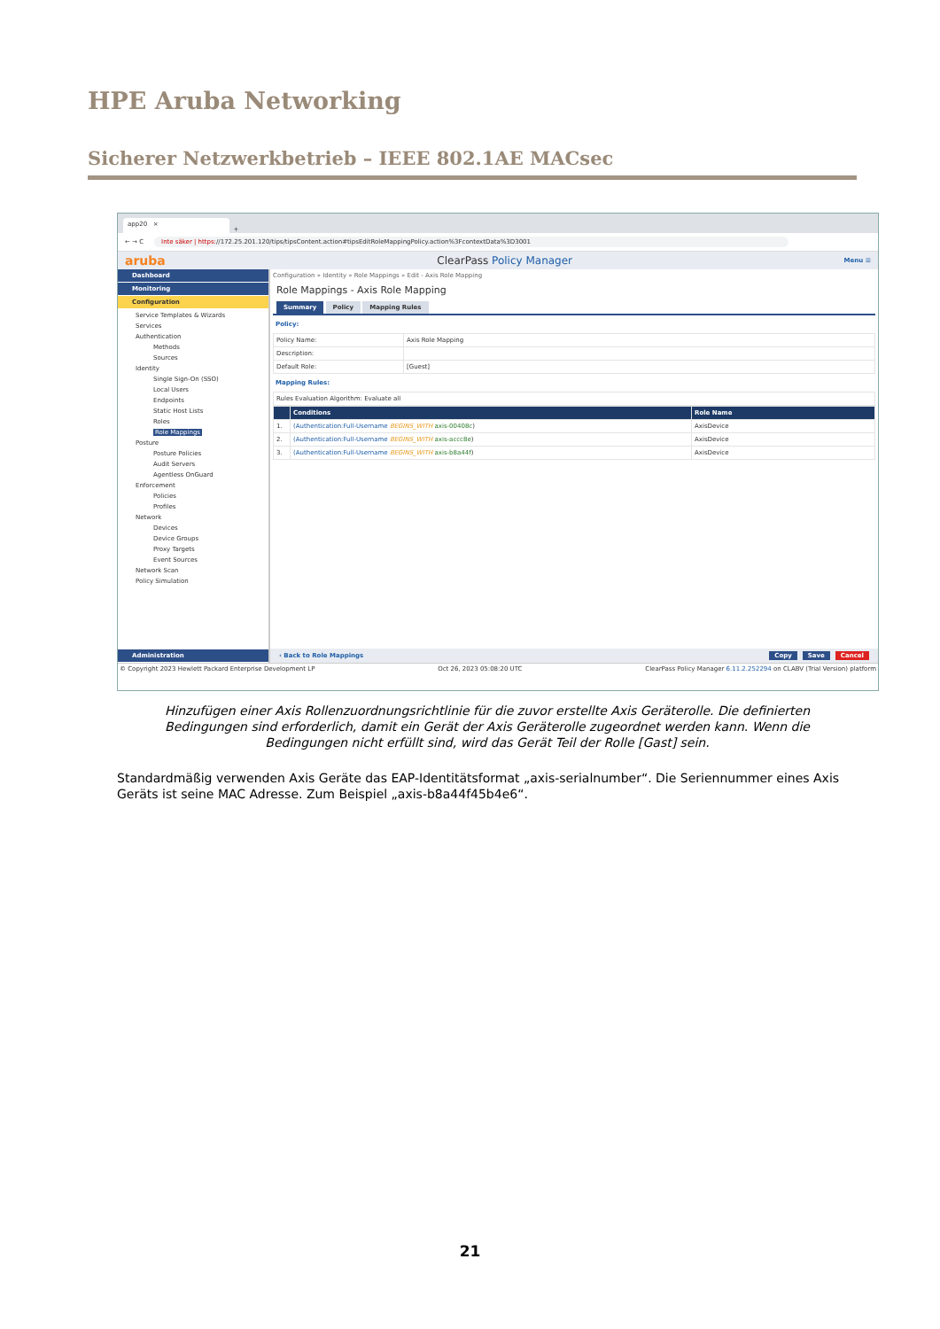HPE Aruba Networking
Sicherer Netzwerkbetrieb – IEEE 802.1AE MACsec
app20 ×
+
← → C Inte säker | https://172.25.201.120/tips/tipsContent.action#tipsEditRoleMappingPolicy.action%3FcontextData%3D3001
aruba ClearPass Policy Manager Menu ☰
Dashboard
Monitoring
Configuration
Service Templates & Wizards
Services
Authentication
Methods
Sources
Identity
Single Sign-On (SSO)
Local Users
Endpoints
Static Host Lists
Roles
Role Mappings
Posture
Posture Policies
Audit Servers
Agentless OnGuard
Enforcement
Policies
Profiles
Network
Devices
Device Groups
Proxy Targets
Event Sources
Network Scan
Policy Simulation
Administration
Configuration » Identity » Role Mappings » Edit - Axis Role Mapping
Role Mappings - Axis Role Mapping
Summary Policy Mapping Rules
Policy:
| Policy Name: | Axis Role Mapping |
| Description: | |
| Default Role: | [Guest] |
Mapping Rules:
| Rules Evaluation Algorithm: Evaluate all |
| | Conditions | Role Name |
| --- | --- | --- |
| 1. | (Authentication:Full-Username BEGINS_WITH axis-00408c ) | AxisDevice |
| 2. | (Authentication:Full-Username BEGINS_WITH axis-accc8e ) | AxisDevice |
| 3. | (Authentication:Full-Username BEGINS_WITH axis-b8a44f ) | AxisDevice |
‹ Back to Role Mappings Copy Save Cancel
© Copyright 2023 Hewlett Packard Enterprise Development LP Oct 26, 2023 05:08:20 UTC ClearPass Policy Manager 6.11.2.252294 on CLABV (Trial Version) platform
Hinzufügen einer Axis Rollenzuordnungsrichtlinie für die zuvor erstellte Axis Geräterolle. Die definierten Bedingungen sind erforderlich, damit ein Gerät der Axis Geräterolle zugeordnet werden kann. Wenn die Bedingungen nicht erfüllt sind, wird das Gerät Teil der Rolle [Gast] sein.
Standardmäßig verwenden Axis Geräte das EAP-Identitätsformat „axis-serialnumber“. Die Seriennummer eines Axis Geräts ist seine MAC Adresse. Zum Beispiel „axis-b8a44f45b4e6“.
21